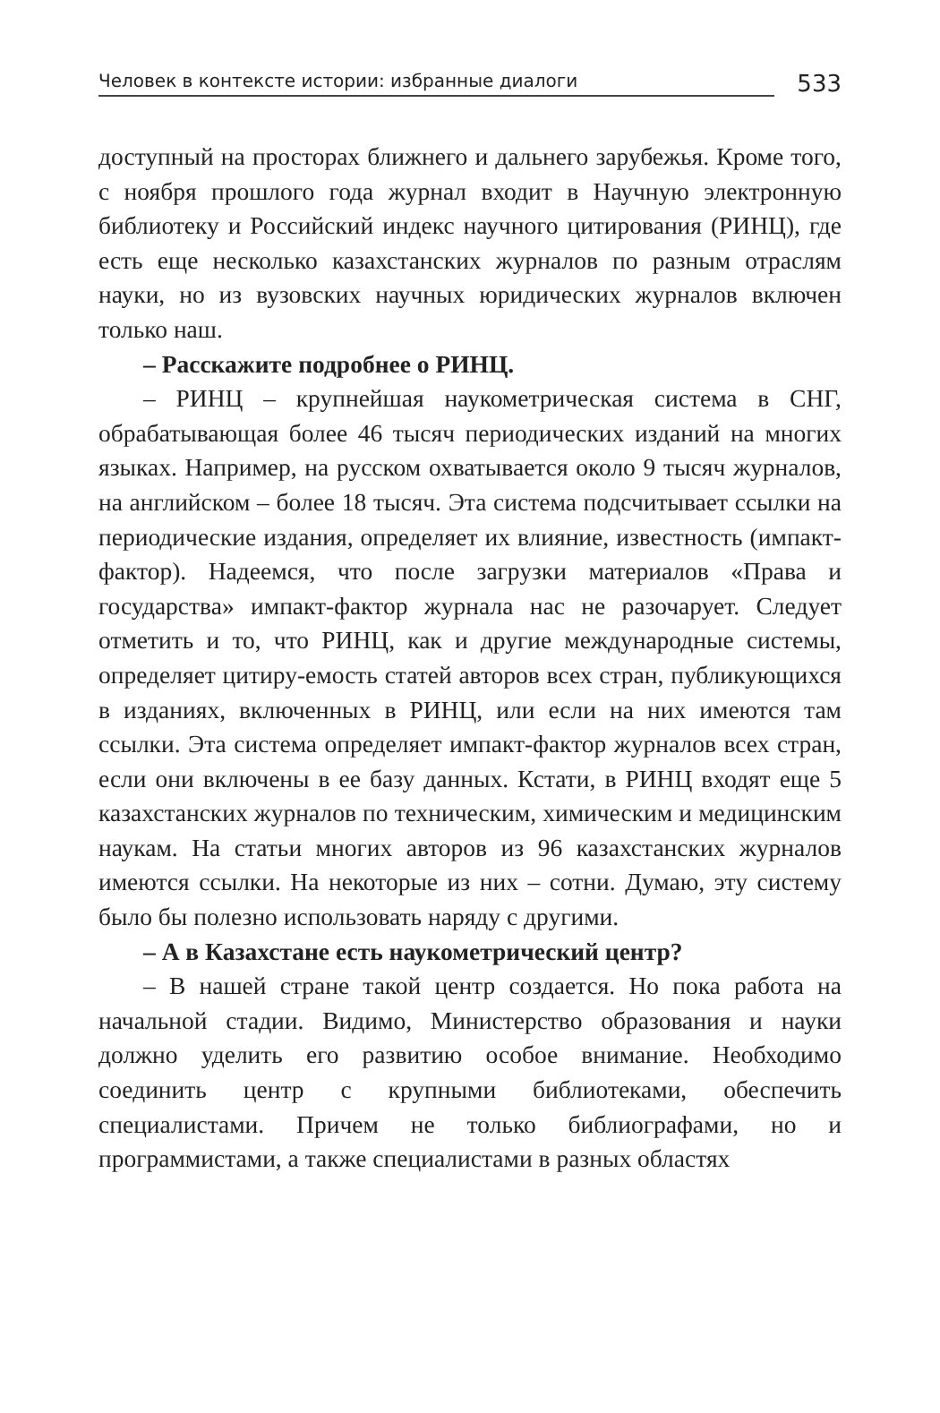Человек в контексте истории: избранные диалоги 533
доступный на просторах ближнего и дальнего зарубежья. Кроме того, с ноября прошлого года журнал входит в Научную электронную библиотеку и Российский индекс научного цитирования (РИНЦ), где есть еще несколько казахстанских журналов по разным отраслям науки, но из вузовских научных юридических журналов включен только наш.
– Расскажите подробнее о РИНЦ.
– РИНЦ – крупнейшая наукометрическая система в СНГ, обрабатывающая более 46 тысяч периодических изданий на многих языках. Например, на русском охватывается около 9 тысяч журналов, на английском – более 18 тысяч. Эта система подсчитывает ссылки на периодические издания, определяет их влияние, известность (импакт-фактор). Надеемся, что после загрузки материалов «Права и государства» импакт-фактор журнала нас не разочарует. Следует отметить и то, что РИНЦ, как и другие международные системы, определяет цитиру-емость статей авторов всех стран, публикующихся в изданиях, включенных в РИНЦ, или если на них имеются там ссылки. Эта система определяет импакт-фактор журналов всех стран, если они включены в ее базу данных. Кстати, в РИНЦ входят еще 5 казахстанских журналов по техническим, химическим и медицинским наукам. На статьи многих авторов из 96 казахстанских журналов имеются ссылки. На некоторые из них – сотни. Думаю, эту систему было бы полезно использовать наряду с другими.
– А в Казахстане есть наукометрический центр?
– В нашей стране такой центр создается. Но пока работа на начальной стадии. Видимо, Министерство образования и науки должно уделить его развитию особое внимание. Необходимо соединить центр с крупными библиотеками, обеспечить специалистами. Причем не только библиографами, но и программистами, а также специалистами в разных областях